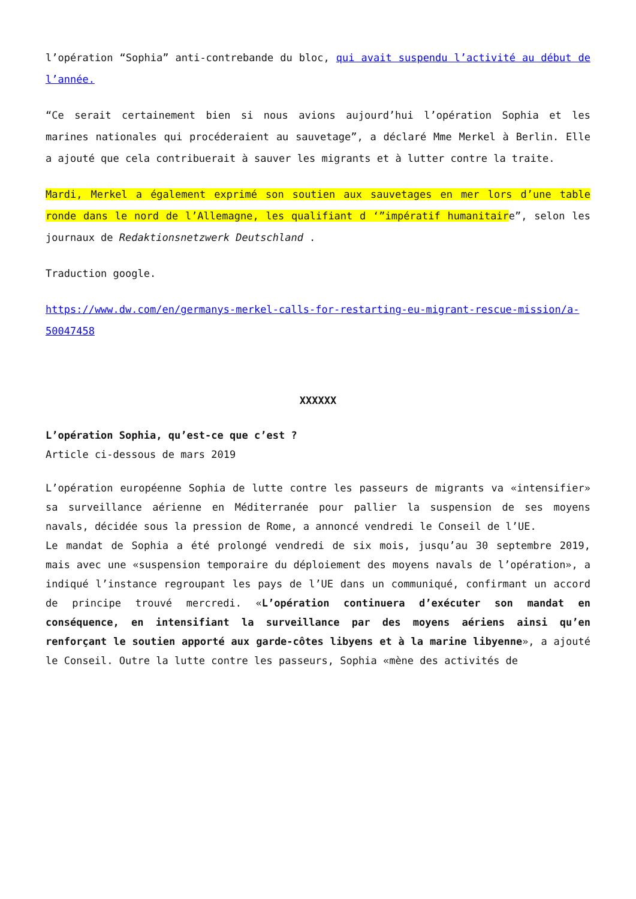l’opération “Sophia” anti-contrebande du bloc, qui avait suspendu l’activité au début de l’année.
“Ce serait certainement bien si nous avions aujourd’hui l’opération Sophia et les marines nationales qui procéderaient au sauvetage”, a déclaré Mme Merkel à Berlin. Elle a ajouté que cela contribuerait à sauver les migrants et à lutter contre la traite.
Mardi, Merkel a également exprimé son soutien aux sauvetages en mer lors d’une table ronde dans le nord de l’Allemagne, les qualifiant d ‘”impératif humanitaire”, selon les journaux de Redaktionsnetzwerk Deutschland .
Traduction google.
https://www.dw.com/en/germanys-merkel-calls-for-restarting-eu-migrant-rescue-mission/a-50047458
XXXXXX
L’opération Sophia, qu’est-ce que c’est ?
Article ci-dessous de mars 2019
L’opération européenne Sophia de lutte contre les passeurs de migrants va «intensifier» sa surveillance aérienne en Méditerranée pour pallier la suspension de ses moyens navals, décidée sous la pression de Rome, a annoncé vendredi le Conseil de l’UE.
Le mandat de Sophia a été prolongé vendredi de six mois, jusqu’au 30 septembre 2019, mais avec une «suspension temporaire du déploiement des moyens navals de l’opération», a indiqué l’instance regroupant les pays de l’UE dans un communiqué, confirmant un accord de principe trouvé mercredi. «L’opération continuera d’exécuter son mandat en conséquence, en intensifiant la surveillance par des moyens aériens ainsi qu’en renforçant le soutien apporté aux garde-côtes libyens et à la marine libyenne», a ajouté le Conseil. Outre la lutte contre les passeurs, Sophia «mène des activités de